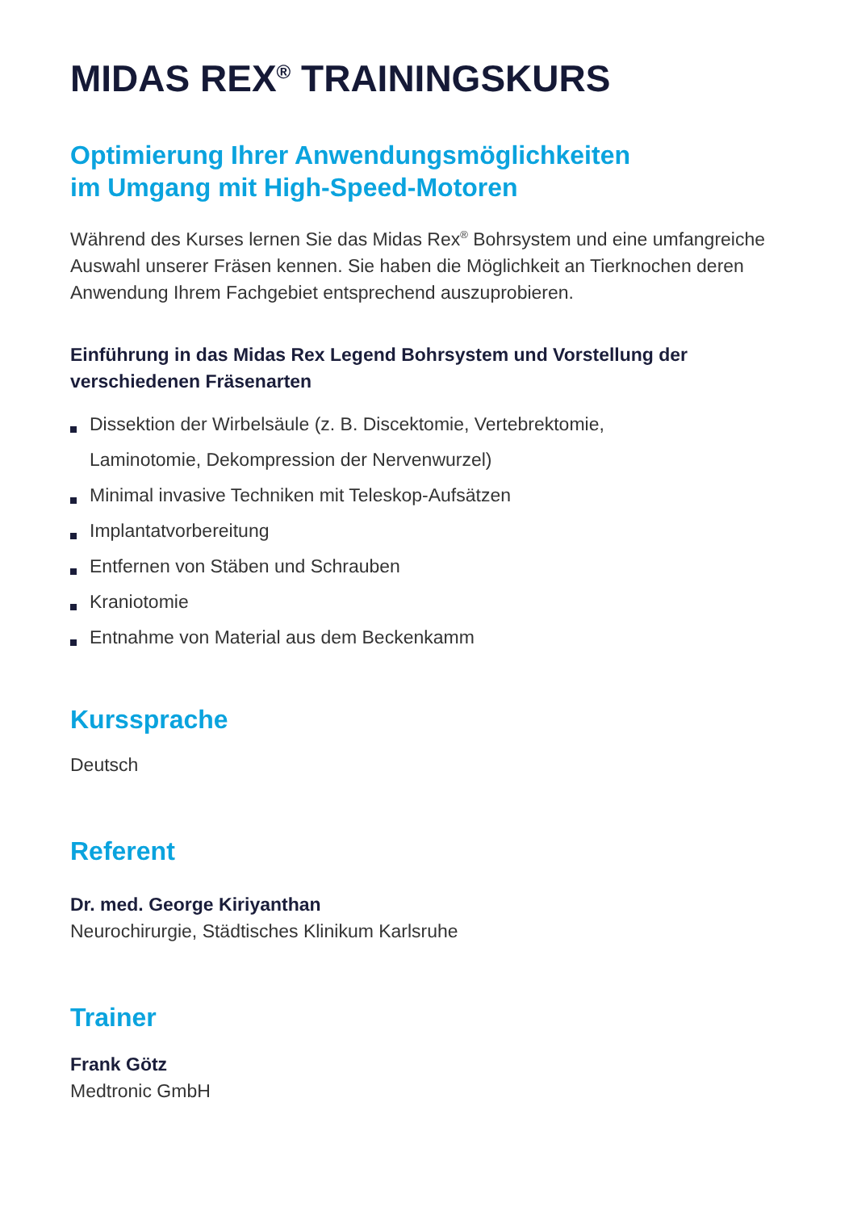MIDAS REX<sup>®</sup> TRAININGSKURS
Optimierung Ihrer Anwendungsmöglichkeiten
im Umgang mit High-Speed-Motoren
Während des Kurses lernen Sie das Midas Rex<sup>®</sup> Bohrsystem und eine umfangreiche Auswahl unserer Fräsen kennen. Sie haben die Möglichkeit an Tierknochen deren Anwendung Ihrem Fachgebiet entsprechend auszuprobieren.
Einführung in das Midas Rex Legend Bohrsystem und Vorstellung der verschiedenen Fräsenarten
Dissektion der Wirbelsäule (z. B. Discektomie, Vertebrektomie,
Laminotomie, Dekompression der Nervenwurzel)
Minimal invasive Techniken mit Teleskop-Aufsätzen
Implantatvorbereitung
Entfernen von Stäben und Schrauben
Kraniotomie
Entnahme von Material aus dem Beckenkamm
Kurssprache
Deutsch
Referent
Dr. med. George Kiriyanthan
Neurochirurgie, Städtisches Klinikum Karlsruhe
Trainer
Frank Götz
Medtronic GmbH